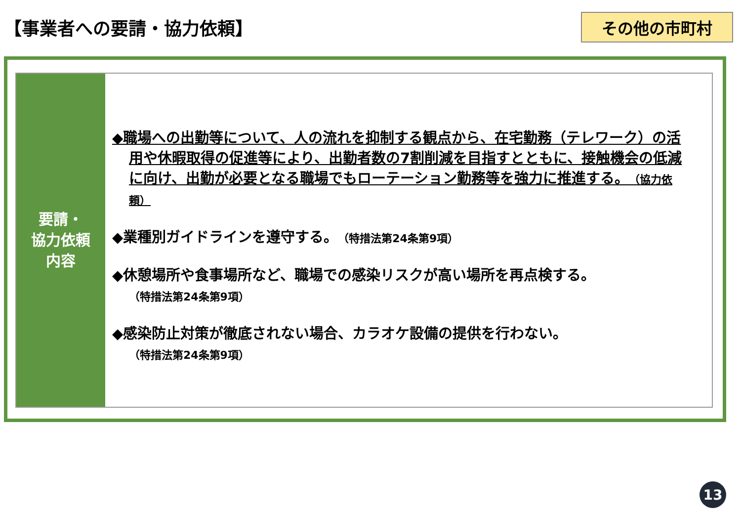【事業者への要請・協力依頼】
その他の市町村
要請・
協力依頼
内容
◆職場への出勤等について、人の流れを抑制する観点から、在宅勤務（テレワーク）の活用や休暇取得の促進等により、出勤者数の7割削減を目指すとともに、接触機会の低減に向け、出勤が必要となる職場でもローテーション勤務等を強力に推進する。（協力依頼）
◆業種別ガイドラインを遵守する。（特措法第24条第9項）
◆休憩場所や食事場所など、職場での感染リスクが高い場所を再点検する。
（特措法第24条第9項）
◆感染防止対策が徹底されない場合、カラオケ設備の提供を行わない。
（特措法第24条第9項）
13